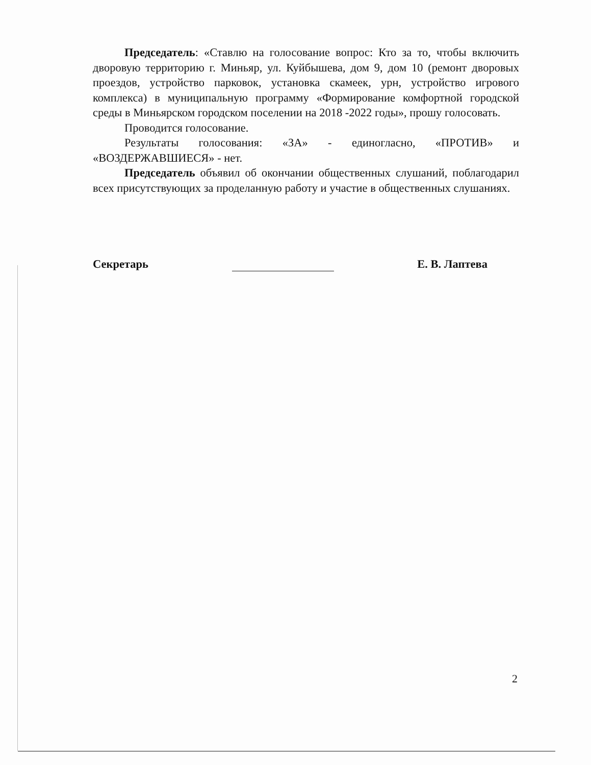Председатель: «Ставлю на голосование вопрос: Кто за то, чтобы включить дворовую территорию г. Миньяр, ул. Куйбышева, дом 9, дом 10 (ремонт дворовых проездов, устройство парковок, установка скамеек, урн, устройство игрового комплекса) в муниципальную программу «Формирование комфортной городской среды в Миньярском городском поселении на 2018 -2022 годы», прошу голосовать.
Проводится голосование.
Результаты голосования: «ЗА» - единогласно, «ПРОТИВ» и «ВОЗДЕРЖАВШИЕСЯ» - нет.
Председатель объявил об окончании общественных слушаний, поблагодарил всех присутствующих за проделанную работу и участие в общественных слушаниях.
Секретарь Е. В. Лаптева
2